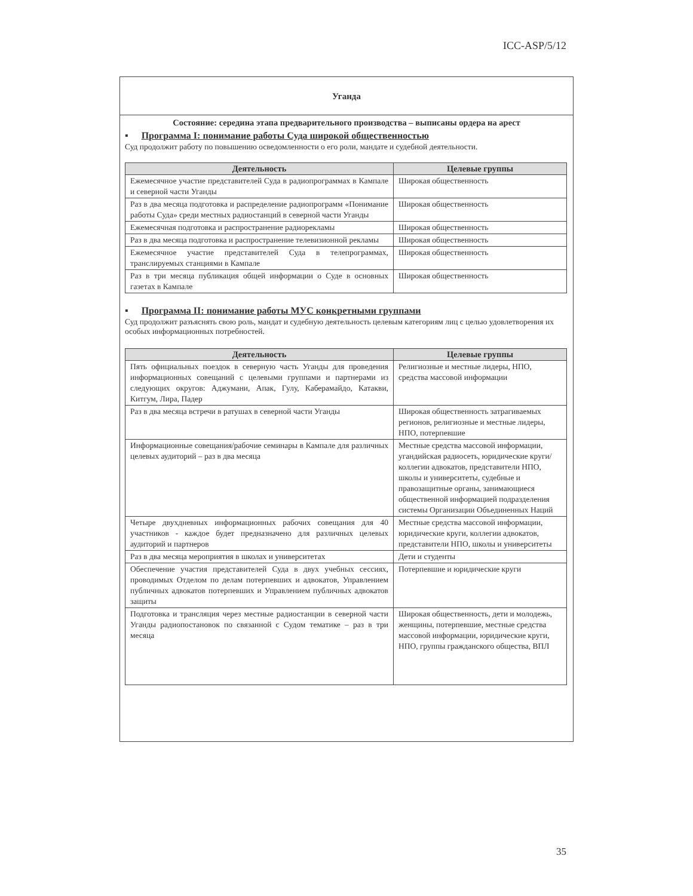ICC-ASP/5/12
Уганда
Состояние: середина этапа предварительного производства – выписаны ордера на арест
▪ Программа I: понимание работы Суда широкой общественностью
Суд продолжит работу по повышению осведомленности о его роли, мандате и судебной деятельности.
| Деятельность | Целевые группы |
| --- | --- |
| Ежемесячное участие представителей Суда в радиопрограммах в Кампале и северной части Уганды | Широкая общественность |
| Раз в два месяца подготовка и распределение радиопрограмм «Понимание работы Суда» среди местных радиостанций в северной части Уганды | Широкая общественность |
| Ежемесячная подготовка и распространение радиорекламы | Широкая общественность |
| Раз в два месяца подготовка и распространение телевизионной рекламы | Широкая общественность |
| Ежемесячное участие представителей Суда в телепрограммах, транслируемых станциями в Кампале | Широкая общественность |
| Раз в три месяца публикация общей информации о Суде в основных газетах в Кампале | Широкая общественность |
▪ Программа II: понимание работы МУС конкретными группами
Суд продолжит разъяснять свою роль, мандат и судебную деятельность целевым категориям лиц с целью удовлетворения их особых информационных потребностей.
| Деятельность | Целевые группы |
| --- | --- |
| Пять официальных поездок в северную часть Уганды для проведения информационных совещаний с целевыми группами и партнерами из следующих округов: Аджумани, Апак, Гулу, Каберамайдо, Катакви, Китгум, Лира, Падер | Религиозные и местные лидеры, НПО, средства массовой информации |
| Раз в два месяца встречи в ратушах в северной части Уганды | Широкая общественность затрагиваемых регионов, религиозные и местные лидеры, НПО, потерпевшие |
| Информационные совещания/рабочие семинары в Кампале для различных целевых аудиторий – раз в два месяца | Местные средства массовой информации, угандийская радиосеть, юридические круги/коллегии адвокатов, представители НПО, школы и университеты, судебные и правозащитные органы, занимающиеся общественной информацией подразделения системы Организации Объединенных Наций |
| Четыре двухдневных информационных рабочих совещания для 40 участников - каждое будет предназначено для различных целевых аудиторий и партнеров | Местные средства массовой информации, юридические круги, коллегии адвокатов, представители НПО, школы и университеты |
| Раз в два месяца мероприятия в школах и университетах | Дети и студенты |
| Обеспечение участия представителей Суда в двух учебных сессиях, проводимых Отделом по делам потерпевших и адвокатов, Управлением публичных адвокатов потерпевших и Управлением публичных адвокатов защиты | Потерпевшие и юридические круги |
| Подготовка и трансляция через местные радиостанции в северной части Уганды радиопостановок по связанной с Судом тематике – раз в три месяца | Широкая общественность, дети и молодежь, женщины, потерпевшие, местные средства массовой информации, юридические круги, НПО, группы гражданского общества, ВПЛ |
35